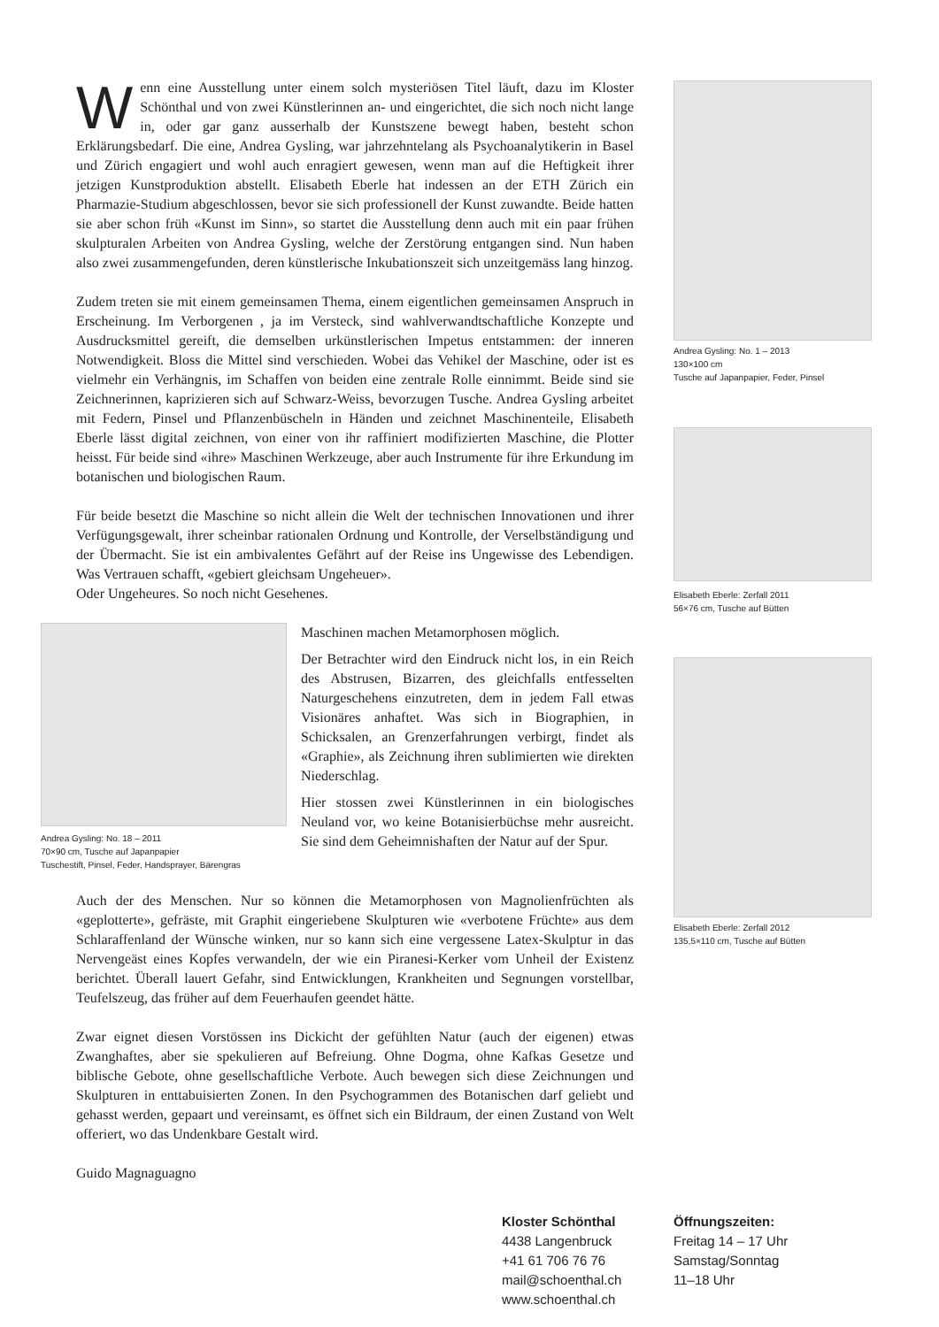Wenn eine Ausstellung unter einem solch mysteriösen Titel läuft, dazu im Kloster Schönthal und von zwei Künstlerinnen an- und eingerichtet, die sich noch nicht lange in, oder gar ganz ausserhalb der Kunstszene bewegt haben, besteht schon Erklärungsbedarf. Die eine, Andrea Gysling, war jahrzehntelang als Psychoanalytikerin in Basel und Zürich engagiert und wohl auch enragiert gewesen, wenn man auf die Heftigkeit ihrer jetzigen Kunstproduktion abstellt. Elisabeth Eberle hat indessen an der ETH Zürich ein Pharmazie-Studium abgeschlossen, bevor sie sich professionell der Kunst zuwandte. Beide hatten sie aber schon früh «Kunst im Sinn», so startet die Ausstellung denn auch mit ein paar frühen skulpturalen Arbeiten von Andrea Gysling, welche der Zerstörung entgangen sind. Nun haben also zwei zusammengefunden, deren künstlerische Inkubationszeit sich unzeitgemäss lang hinzog.
Zudem treten sie mit einem gemeinsamen Thema, einem eigentlichen gemeinsamen Anspruch in Erscheinung. Im Verborgenen , ja im Versteck, sind wahlverwandtschaftliche Konzepte und Ausdrucksmittel gereift, die demselben urkünstlerischen Impetus entstammen: der inneren Notwendigkeit. Bloss die Mittel sind verschieden. Wobei das Vehikel der Maschine, oder ist es vielmehr ein Verhängnis, im Schaffen von beiden eine zentrale Rolle einnimmt. Beide sind sie Zeichnerinnen, kaprizieren sich auf Schwarz-Weiss, bevorzugen Tusche. Andrea Gysling arbeitet mit Federn, Pinsel und Pflanzenbüscheln in Händen und zeichnet Maschinenteile, Elisabeth Eberle lässt digital zeichnen, von einer von ihr raffiniert modifizierten Maschine, die Plotter heisst. Für beide sind «ihre» Maschinen Werkzeuge, aber auch Instrumente für ihre Erkundung im botanischen und biologischen Raum.
Für beide besetzt die Maschine so nicht allein die Welt der technischen Innovationen und ihrer Verfügungsgewalt, ihrer scheinbar rationalen Ordnung und Kontrolle, der Verselbständigung und der Übermacht. Sie ist ein ambivalentes Gefährt auf der Reise ins Ungewisse des Lebendigen. Was Vertrauen schafft, «gebiert gleichsam Ungeheuer».
Oder Ungeheures. So noch nicht Gesehenes.
Andrea Gysling: No. 18 – 2011
70×90 cm, Tusche auf Japanpapier
Tuschestift, Pinsel, Feder, Handsprayer, Bärengras
Maschinen machen Metamorphosen möglich.
Der Betrachter wird den Eindruck nicht los, in ein Reich des Abstrusen, Bizarren, des gleichfalls entfesselten Naturgeschehens einzutreten, dem in jedem Fall etwas Visionäres anhaftet. Was sich in Biographien, in Schicksalen, an Grenzerfahrungen verbirgt, findet als «Graphie», als Zeichnung ihren sublimierten wie direkten Niederschlag.
Hier stossen zwei Künstlerinnen in ein biologisches Neuland vor, wo keine Botanisierbüchse mehr ausreicht. Sie sind dem Geheimnishaften der Natur auf der Spur.
Auch der des Menschen. Nur so können die Metamorphosen von Magnolienfrüchten als «geplotterte», gefräste, mit Graphit eingeriebene Skulpturen wie «verbotene Früchte» aus dem Schlaraffenland der Wünsche winken, nur so kann sich eine vergessene Latex-Skulptur in das Nervengeäst eines Kopfes verwandeln, der wie ein Piranesi-Kerker vom Unheil der Existenz berichtet. Überall lauert Gefahr, sind Entwicklungen, Krankheiten und Segnungen vorstellbar, Teufelszeug, das früher auf dem Feuerhaufen geendet hätte.
Zwar eignet diesen Vorstössen ins Dickicht der gefühlten Natur (auch der eigenen) etwas Zwanghaftes, aber sie spekulieren auf Befreiung. Ohne Dogma, ohne Kafkas Gesetze und biblische Gebote, ohne gesellschaftliche Verbote. Auch bewegen sich diese Zeichnungen und Skulpturen in enttabuisierten Zonen. In den Psychogrammen des Botanischen darf geliebt und gehasst werden, gepaart und vereinsamt, es öffnet sich ein Bildraum, der einen Zustand von Welt offeriert, wo das Undenkbare Gestalt wird.
Guido Magnaguagno
Andrea Gysling: No. 1 – 2013
130×100 cm
Tusche auf Japanpapier, Feder, Pinsel
Elisabeth Eberle: Zerfall 2011
56×76 cm, Tusche auf Bütten
Elisabeth Eberle: Zerfall 2012
135,5×110 cm, Tusche auf Bütten
Kloster Schönthal
4438 Langenbruck
+41 61 706 76 76
mail@schoenthal.ch
www.schoenthal.ch
Öffnungszeiten:
Freitag 14 – 17 Uhr
Samstag/Sonntag
11–18 Uhr